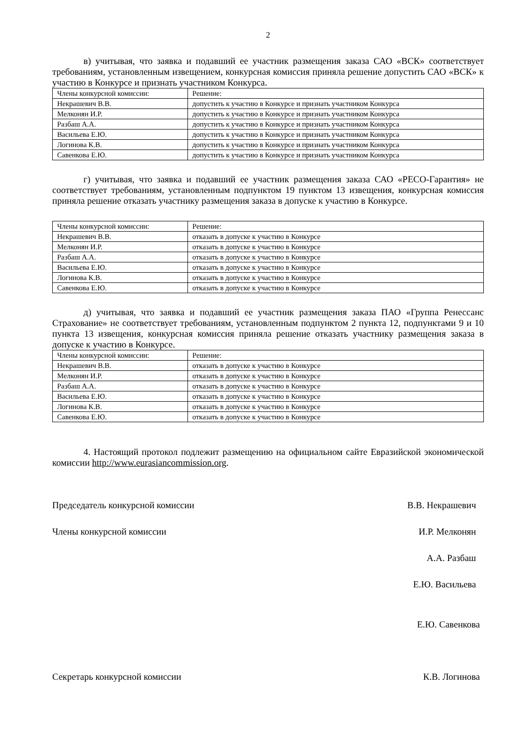2
в) учитывая, что заявка и подавший ее участник размещения заказа САО «ВСК» соответствует требованиям, установленным извещением, конкурсная комиссия приняла решение допустить САО «ВСК» к участию в Конкурсе и признать участником Конкурса.
| Члены конкурсной комиссии: | Решение: |
| Некрашевич В.В. | допустить к участию в Конкурсе и признать участником Конкурса |
| Мелконян И.Р. | допустить к участию в Конкурсе и признать участником Конкурса |
| Разбаш А.А. | допустить к участию в Конкурсе и признать участником Конкурса |
| Васильева Е.Ю. | допустить к участию в Конкурсе и признать участником Конкурса |
| Логинова К.В. | допустить к участию в Конкурсе и признать участником Конкурса |
| Савенкова Е.Ю. | допустить к участию в Конкурсе и признать участником Конкурса |
г) учитывая, что заявка и подавший ее участник размещения заказа САО «РЕСО-Гарантия» не соответствует требованиям, установленным подпунктом 19 пунктом 13 извещения, конкурсная комиссия приняла решение отказать участнику размещения заказа в допуске к участию в Конкурсе.
| Члены конкурсной комиссии: | Решение: |
| Некрашевич В.В. | отказать в допуске к участию в Конкурсе |
| Мелконян И.Р. | отказать в допуске к участию в Конкурсе |
| Разбаш А.А. | отказать в допуске к участию в Конкурсе |
| Васильева Е.Ю. | отказать в допуске к участию в Конкурсе |
| Логинова К.В. | отказать в допуске к участию в Конкурсе |
| Савенкова Е.Ю. | отказать в допуске к участию в Конкурсе |
д) учитывая, что заявка и подавший ее участник размещения заказа ПАО «Группа Ренессанс Страхование» не соответствует требованиям, установленным подпунктом 2 пункта 12, подпунктами 9 и 10 пункта 13 извещения, конкурсная комиссия приняла решение отказать участнику размещения заказа в допуске к участию в Конкурсе.
| Члены конкурсной комиссии: | Решение: |
| Некрашевич В.В. | отказать в допуске к участию в Конкурсе |
| Мелконян И.Р. | отказать в допуске к участию в Конкурсе |
| Разбаш А.А. | отказать в допуске к участию в Конкурсе |
| Васильева Е.Ю. | отказать в допуске к участию в Конкурсе |
| Логинова К.В. | отказать в допуске к участию в Конкурсе |
| Савенкова Е.Ю. | отказать в допуске к участию в Конкурсе |
4. Настоящий протокол подлежит размещению на официальном сайте Евразийской экономической комиссии http://www.eurasiancommission.org.
Председатель конкурсной комиссии В.В. Некрашевич
Члены конкурсной комиссии И.Р. Мелконян
А.А. Разбаш
Е.Ю. Васильева
Е.Ю. Савенкова
Секретарь конкурсной комиссии К.В. Логинова